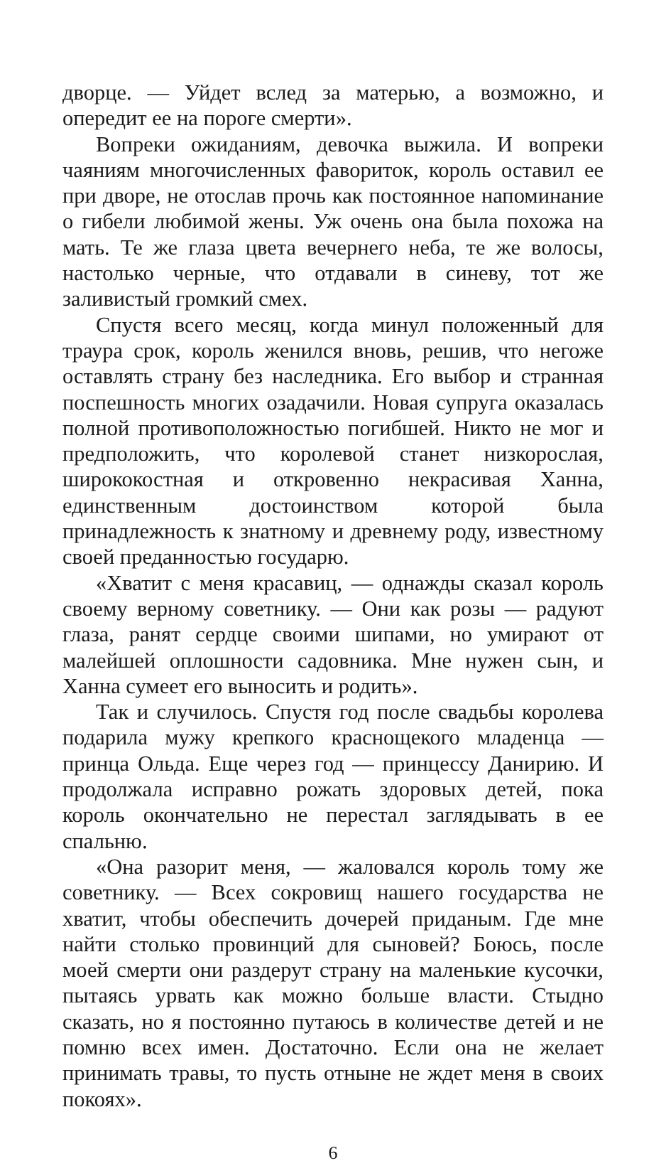дворце. — Уйдет вслед за матерью, а возможно, и опередит ее на пороге смерти».
Вопреки ожиданиям, девочка выжила. И вопреки чаяниям многочисленных фавориток, король оставил ее при дворе, не отослав прочь как постоянное напоминание о гибели любимой жены. Уж очень она была похожа на мать. Те же глаза цвета вечернего неба, те же волосы, настолько черные, что отдавали в синеву, тот же заливистый громкий смех.
Спустя всего месяц, когда минул положенный для траура срок, король женился вновь, решив, что негоже оставлять страну без наследника. Его выбор и странная поспешность многих озадачили. Новая супруга оказалась полной противоположностью погибшей. Никто не мог и предположить, что королевой станет низкорослая, ширококостная и откровенно некрасивая Ханна, единственным достоинством которой была принадлежность к знатному и древнему роду, известному своей преданностью государю.
«Хватит с меня красавиц, — однажды сказал король своему верному советнику. — Они как розы — радуют глаза, ранят сердце своими шипами, но умирают от малейшей оплошности садовника. Мне нужен сын, и Ханна сумеет его выносить и родить».
Так и случилось. Спустя год после свадьбы королева подарила мужу крепкого краснощекого младенца — принца Ольда. Еще через год — принцессу Данирию. И продолжала исправно рожать здоровых детей, пока король окончательно не перестал заглядывать в ее спальню.
«Она разорит меня, — жаловался король тому же советнику. — Всех сокровищ нашего государства не хватит, чтобы обеспечить дочерей приданым. Где мне найти столько провинций для сыновей? Боюсь, после моей смерти они раздерут страну на маленькие кусочки, пытаясь урвать как можно больше власти. Стыдно сказать, но я постоянно путаюсь в количестве детей и не помню всех имен. Достаточно. Если она не желает принимать травы, то пусть отныне не ждет меня в своих покоях».
6